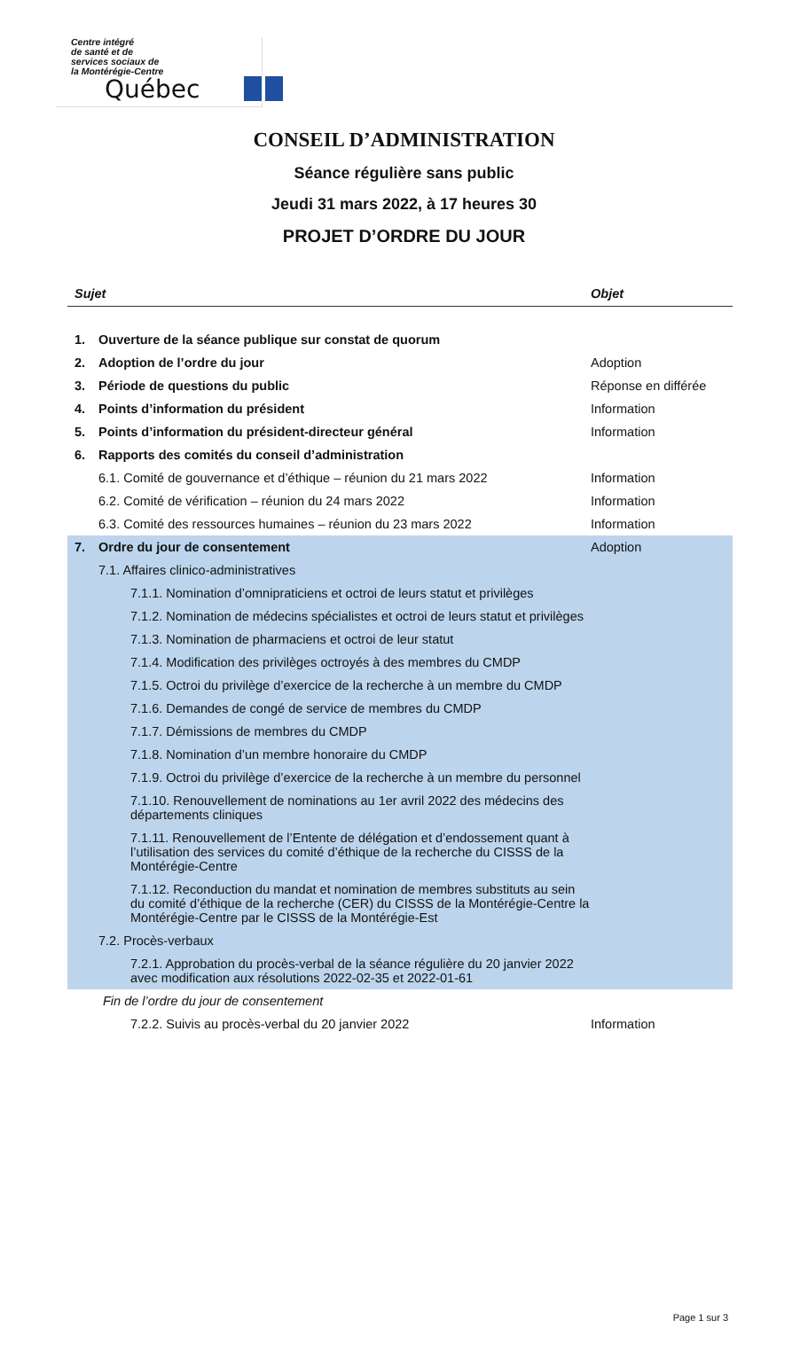Centre intégré
de santé et de
services sociaux de
la Montérégie-Centre
Québec
CONSEIL D’ADMINISTRATION
Séance régulière sans public
Jeudi 31 mars 2022, à 17 heures 30
PROJET D’ORDRE DU JOUR
| Sujet | | Objet |
| --- | --- | --- |
| 1. | Ouverture de la séance publique sur constat de quorum | |
| 2. | Adoption de l’ordre du jour | Adoption |
| 3. | Période de questions du public | Réponse en différée |
| 4. | Points d’information du président | Information |
| 5. | Points d’information du président-directeur général | Information |
| 6. | Rapports des comités du conseil d’administration | |
| | 6.1. Comité de gouvernance et d’éthique – réunion du 21 mars 2022 | Information |
| | 6.2. Comité de vérification – réunion du 24 mars 2022 | Information |
| | 6.3. Comité des ressources humaines – réunion du 23 mars 2022 | Information |
| 7. | Ordre du jour de consentement | Adoption |
| | 7.1. Affaires clinico-administratives | |
| | 7.1.1. Nomination d’omnipraticiens et octroi de leurs statut et privilèges | |
| | 7.1.2. Nomination de médecins spécialistes et octroi de leurs statut et privilèges | |
| | 7.1.3. Nomination de pharmaciens et octroi de leur statut | |
| | 7.1.4. Modification des privilèges octroyés à des membres du CMDP | |
| | 7.1.5. Octroi du privilège d’exercice de la recherche à un membre du CMDP | |
| | 7.1.6. Demandes de congé de service de membres du CMDP | |
| | 7.1.7. Démissions de membres du CMDP | |
| | 7.1.8. Nomination d’un membre honoraire du CMDP | |
| | 7.1.9. Octroi du privilège d’exercice de la recherche à un membre du personnel | |
| | 7.1.10. Renouvellement de nominations au 1er avril 2022 des médecins des départements cliniques | |
| | 7.1.11. Renouvellement de l’Entente de délégation et d’endossement quant à l’utilisation des services du comité d’éthique de la recherche du CISSS de la Montérégie-Centre | |
| | 7.1.12. Reconduction du mandat et nomination de membres substituts au sein du comité d’éthique de la recherche (CER) du CISSS de la Montérégie-Centre la Montérégie-Centre par le CISSS de la Montérégie-Est | |
| | 7.2. Procès-verbaux | |
| | 7.2.1. Approbation du procès-verbal de la séance régulière du 20 janvier 2022 avec modification aux résolutions 2022-02-35 et 2022-01-61 | |
| | Fin de l’ordre du jour de consentement | |
| | 7.2.2. Suivis au procès-verbal du 20 janvier 2022 | Information |
Page 1 sur 3